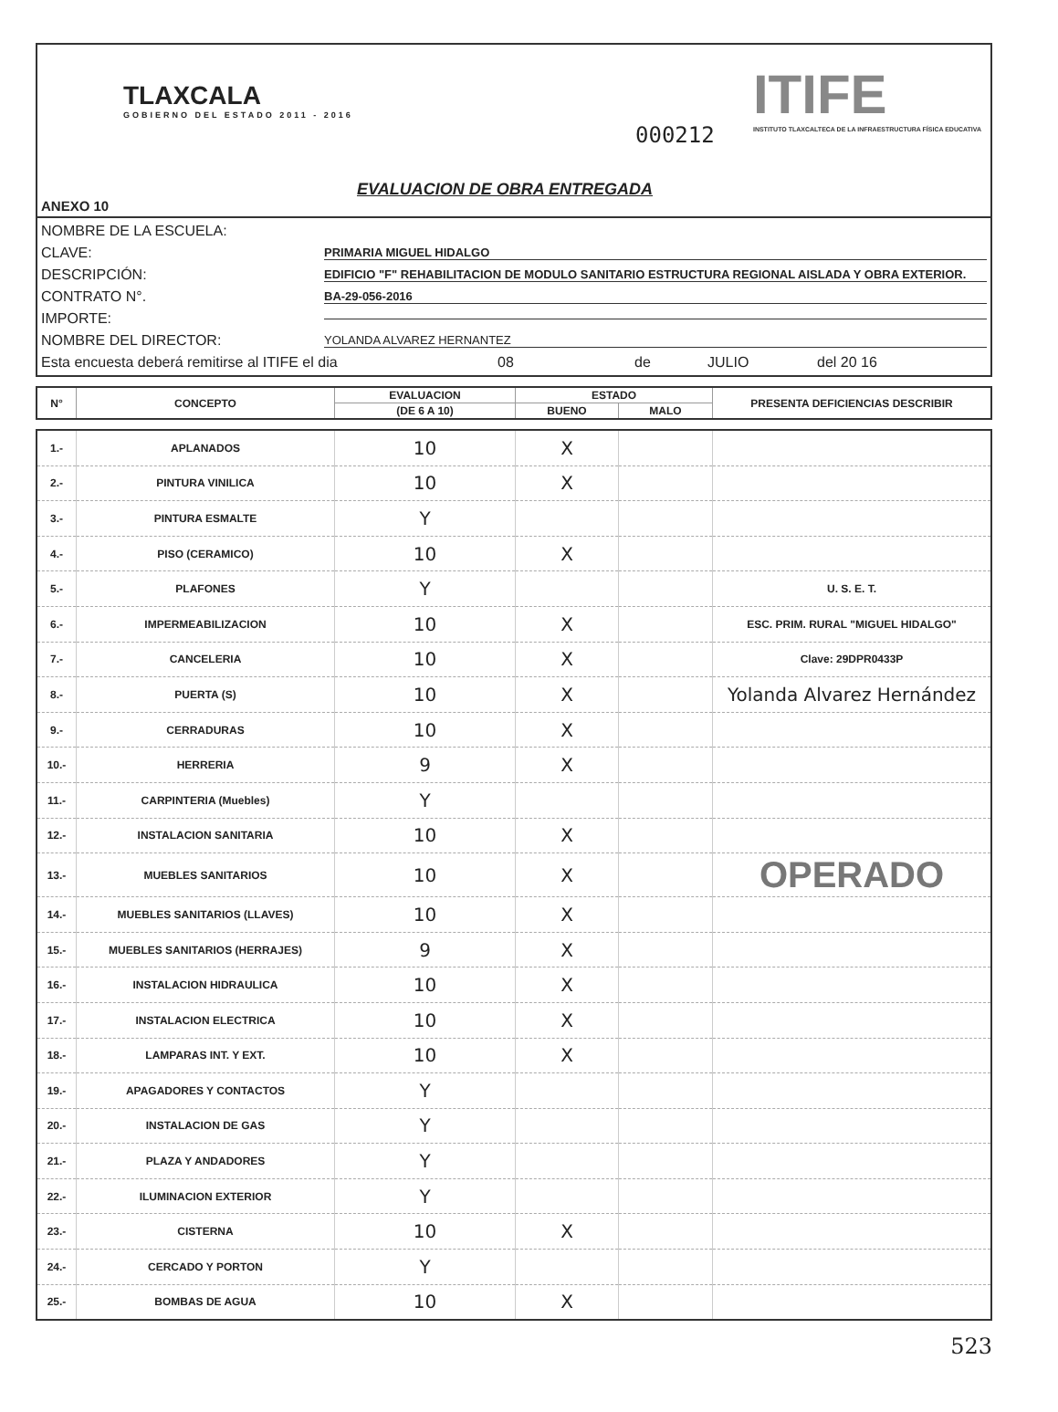TLAXCALA
GOBIERNO DEL ESTADO 2011 - 2016
000212
ITIFE
INSTITUTO TLAXCALTECA DE LA INFRAESTRUCTURA FÍSICA EDUCATIVA
EVALUACION DE OBRA ENTREGADA
ANEXO 10
NOMBRE DE LA ESCUELA:
CLAVE: PRIMARIA MIGUEL HIDALGO
DESCRIPCIÓN: EDIFICIO "F" REHABILITACION DE MODULO SANITARIO ESTRUCTURA REGIONAL AISLADA Y OBRA EXTERIOR.
CONTRATO N°. BA-29-056-2016
IMPORTE:
NOMBRE DEL DIRECTOR: YOLANDA ALVAREZ HERNANTEZ
Esta encuesta deberá remitirse al ITIFE el dia 08 de JULIO del 20 16
| N° | CONCEPTO | EVALUACION | ESTADO | | PRESENTA DEFICIENCIAS DESCRIBIR |
| --- | --- | --- | --- | --- | --- |
| | | (DE 6 A 10) | BUENO | MALO | |
| 1.- | APLANADOS | 10 | X | | |
| 2.- | PINTURA VINILICA | 10 | X | | |
| 3.- | PINTURA ESMALTE | Y | | | |
| 4.- | PISO (CERAMICO) | 10 | X | | |
| 5.- | PLAFONES | Y | | | U. S. E. T. |
| 6.- | IMPERMEABILIZACION | 10 | X | | ESC. PRIM. RURAL "MIGUEL HIDALGO" |
| 7.- | CANCELERIA | 10 | X | | Clave: 29DPR0433P |
| 8.- | PUERTA (S) | 10 | X | | Yolanda Alvarez Hernández |
| 9.- | CERRADURAS | 10 | X | | |
| 10.- | HERRERIA | 9 | X | | |
| 11.- | CARPINTERIA (Muebles) | Y | | | |
| 12.- | INSTALACION SANITARIA | 10 | X | | |
| 13.- | MUEBLES SANITARIOS | 10 | X | | OPERADO |
| 14.- | MUEBLES SANITARIOS (LLAVES) | 10 | X | | |
| 15.- | MUEBLES SANITARIOS (HERRAJES) | 9 | X | | |
| 16.- | INSTALACION HIDRAULICA | 10 | X | | |
| 17.- | INSTALACION ELECTRICA | 10 | X | | |
| 18.- | LAMPARAS INT. Y EXT. | 10 | X | | |
| 19.- | APAGADORES Y CONTACTOS | Y | | | |
| 20.- | INSTALACION DE GAS | Y | | | |
| 21.- | PLAZA Y ANDADORES | Y | | | |
| 22.- | ILUMINACION EXTERIOR | Y | | | |
| 23.- | CISTERNA | 10 | X | | |
| 24.- | CERCADO Y PORTON | Y | | | |
| 25.- | BOMBAS DE AGUA | 10 | X | | |
523